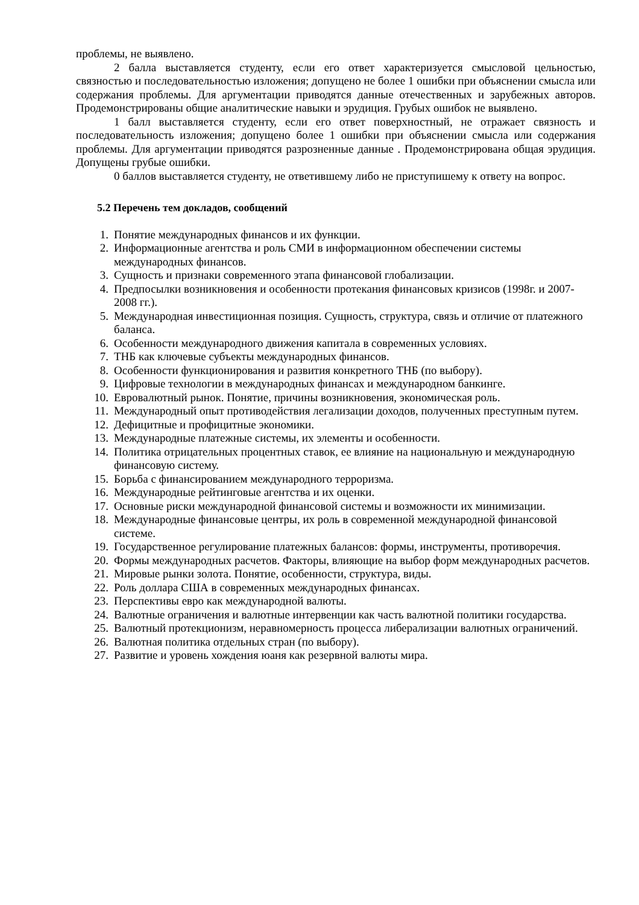проблемы, не выявлено.
2 балла выставляется студенту, если его ответ характеризуется смысловой цельностью, связностью и последовательностью изложения; допущено не более 1 ошибки при объяснении смысла или содержания проблемы. Для аргументации приводятся данные отечественных и зарубежных авторов. Продемонстрированы общие аналитические навыки и эрудиция. Грубых ошибок не выявлено.
1 балл выставляется студенту, если его ответ поверхностный, не отражает связность и последовательность изложения; допущено более 1 ошибки при объяснении смысла или содержания проблемы. Для аргументации приводятся разрозненные данные . Продемонстрирована общая эрудиция. Допущены грубые ошибки.
0 баллов выставляется студенту, не ответившему либо не приступишему к ответу на вопрос.
5.2 Перечень тем докладов, сообщений
1. Понятие международных финансов и их функции.
2. Информационные агентства и роль СМИ в информационном обеспечении системы международных финансов.
3. Сущность и признаки современного этапа финансовой глобализации.
4. Предпосылки возникновения и особенности протекания финансовых кризисов (1998г. и 2007-2008 гг.).
5. Международная инвестиционная позиция. Сущность, структура, связь и отличие от платежного баланса.
6. Особенности международного движения капитала в современных условиях.
7. ТНБ как ключевые субъекты международных финансов.
8. Особенности функционирования и развития конкретного ТНБ (по выбору).
9. Цифровые технологии в международных финансах и международном банкинге.
10. Евровалютный рынок. Понятие, причины возникновения, экономическая роль.
11. Международный опыт противодействия легализации доходов, полученных преступным путем.
12. Дефицитные и профицитные экономики.
13. Международные платежные системы, их элементы и особенности.
14. Политика отрицательных процентных ставок, ее влияние на национальную и международную финансовую систему.
15. Борьба с финансированием международного терроризма.
16. Международные рейтинговые агентства и их оценки.
17. Основные риски международной финансовой системы и возможности их минимизации.
18. Международные финансовые центры, их роль в современной международной финансовой системе.
19. Государственное регулирование платежных балансов: формы, инструменты, противоречия.
20. Формы международных расчетов. Факторы, влияющие на выбор форм международных расчетов.
21. Мировые рынки золота. Понятие, особенности, структура, виды.
22. Роль доллара США в современных международных финансах.
23. Перспективы евро как международной валюты.
24. Валютные ограничения и валютные интервенции как часть валютной политики государства.
25. Валютный протекционизм, неравномерность процесса либерализации валютных ограничений.
26. Валютная политика отдельных стран (по выбору).
27. Развитие и уровень хождения юаня как резервной валюты мира.